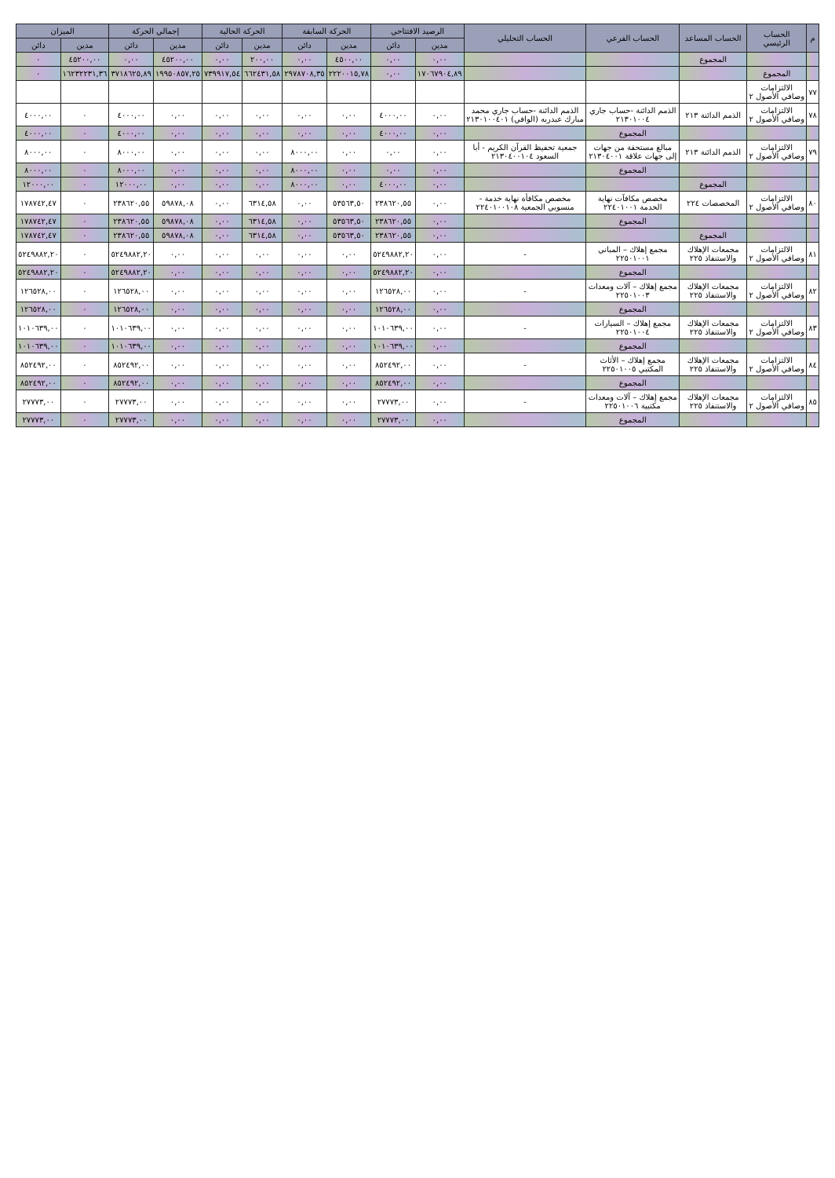| م | الحساب الرئيسي | الحساب المساعد | الحساب الفرعي | الحساب التحليلي | الرصيد الافتتاحي | | الحركة السابقة | | الحركة الحالية | | إجمالي الحركة | | الميزان | |
| --- | --- | --- | --- | --- | --- | --- | --- | --- | --- | --- | --- | --- | --- | --- |
| | | | | | مدين | دائن | مدين | دائن | مدين | دائن | مدين | دائن | مدين | دائن |
| | | المجموع | | | ٠,٠٠ | ٠,٠٠ | ٤٥٠٠,٠٠ | ٠,٠٠ | ٢٠٠,٠٠ | ٠,٠٠ | ٤٥٢٠٠,٠٠ | ٠,٠٠ | ٤٥٢٠٠,٠٠ | ٠ |
| | المجموع | | | | ١٧٠٦٧٩٠٤,٨٩ | ٠,٠٠ | ٢٢٢٠٠١٥,٧٨ | ٢٩٧٨٧٠٨,٣٥ | ٦٦٢٤٣١,٥٨ | ٧٣٩٩١٧,٥٤ | ١٩٩٥٠٨٥٧,٢٥ | ٣٧١٨٦٢٥,٨٩ | ١٦٢٣٢٢٣١,٣٦ | ٠ |
| ٧٧ | الالتزامات وصافي الأصول ٢ | | | | | | | | | | | | | |
| ٧٨ | الالتزامات وصافي الأصول ٢ | الذمم الدائنة ٢١٣ | الذمم الدائنة -حساب جاري ٢١٣٠١٠٠٤ | الذمم الدائنة -حساب جاري محمد مبارك عبدربه (الوافي) ٢١٣٠١٠٠٤٠١ | ٠,٠٠ | ٤٠٠٠,٠٠ | ٠,٠٠ | ٠,٠٠ | ٠,٠٠ | ٠,٠٠ | ٠,٠٠ | ٤٠٠٠,٠٠ | ٠ | ٤٠٠٠,٠٠ |
| | | | المجموع | | ٠,٠٠ | ٤٠٠٠,٠٠ | ٠,٠٠ | ٠,٠٠ | ٠,٠٠ | ٠,٠٠ | ٠,٠٠ | ٤٠٠٠,٠٠ | ٠ | ٤٠٠٠,٠٠ |
| ٧٩ | الالتزامات وصافي الأصول ٢ | الذمم الدائنة ٢١٣ | مبالغ مستحقة من جهات إلى جهات علاقة ٢١٣٠٤٠٠١ | جمعية تحفيظ القرآن الكريم - أبا السعود ٢١٣٠٤٠٠١٠٤ | ٠,٠٠ | ٠,٠٠ | ٠,٠٠ | ٨٠٠٠,٠٠ | ٠,٠٠ | ٠,٠٠ | ٠,٠٠ | ٨٠٠٠,٠٠ | ٠ | ٨٠٠٠,٠٠ |
| | | | المجموع | | ٠,٠٠ | ٠,٠٠ | ٠,٠٠ | ٨٠٠٠,٠٠ | ٠,٠٠ | ٠,٠٠ | ٠,٠٠ | ٨٠٠٠,٠٠ | ٠ | ٨٠٠٠,٠٠ |
| | | المجموع | | | ٠,٠٠ | ٤٠٠٠,٠٠ | ٠,٠٠ | ٨٠٠٠,٠٠ | ٠,٠٠ | ٠,٠٠ | ٠,٠٠ | ١٢٠٠٠,٠٠ | ٠ | ١٢٠٠٠,٠٠ |
| ٨٠ | الالتزامات وصافي الأصول ٢ | المخصصات ٢٢٤ | مخصص مكافآت نهاية الخدمة ٢٢٤٠١٠٠١ | مخصص مكافأة نهاية خدمة - منسوبي الجمعية ٢٢٤٠١٠٠١٠٨ | ٠,٠٠ | ٢٣٨٦٢٠,٥٥ | ٥٣٥٦٣,٥٠ | ٠,٠٠ | ٦٣١٤,٥٨ | ٠,٠٠ | ٥٩٨٧٨,٠٨ | ٢٣٨٦٢٠,٥٥ | ٠ | ١٧٨٧٤٢,٤٧ |
| | | | المجموع | | ٠,٠٠ | ٢٣٨٦٢٠,٥٥ | ٥٣٥٦٣,٥٠ | ٠,٠٠ | ٦٣١٤,٥٨ | ٠,٠٠ | ٥٩٨٧٨,٠٨ | ٢٣٨٦٢٠,٥٥ | ٠ | ١٧٨٧٤٢,٤٧ |
| | | المجموع | | | ٠,٠٠ | ٢٣٨٦٢٠,٥٥ | ٥٣٥٦٣,٥٠ | ٠,٠٠ | ٦٣١٤,٥٨ | ٠,٠٠ | ٥٩٨٧٨,٠٨ | ٢٣٨٦٢٠,٥٥ | ٠ | ١٧٨٧٤٢,٤٧ |
| ٨١ | الالتزامات وصافي الأصول ٢ | مجمعات الإهلاك والاستنفاذ ٢٢٥ | مجمع إهلاك – المباني ٢٢٥٠١٠٠١ | - | ٠,٠٠ | ٥٢٤٩٨٨٢,٢٠ | ٠,٠٠ | ٠,٠٠ | ٠,٠٠ | ٠,٠٠ | ٠,٠٠ | ٥٢٤٩٨٨٢,٢٠ | ٠ | ٥٢٤٩٨٨٢,٢٠ |
| | | | المجموع | | ٠,٠٠ | ٥٢٤٩٨٨٢,٢٠ | ٠,٠٠ | ٠,٠٠ | ٠,٠٠ | ٠,٠٠ | ٠,٠٠ | ٥٢٤٩٨٨٢,٢٠ | ٠ | ٥٢٤٩٨٨٢,٢٠ |
| ٨٢ | الالتزامات وصافي الأصول ٢ | مجمعات الإهلاك والاستنفاذ ٢٢٥ | مجمع إهلاك – آلات ومعدات ٢٢٥٠١٠٠٣ | - | ٠,٠٠ | ١٢٦٥٢٨,٠٠ | ٠,٠٠ | ٠,٠٠ | ٠,٠٠ | ٠,٠٠ | ٠,٠٠ | ١٢٦٥٢٨,٠٠ | ٠ | ١٢٦٥٢٨,٠٠ |
| | | | المجموع | | ٠,٠٠ | ١٢٦٥٢٨,٠٠ | ٠,٠٠ | ٠,٠٠ | ٠,٠٠ | ٠,٠٠ | ٠,٠٠ | ١٢٦٥٢٨,٠٠ | ٠ | ١٢٦٥٢٨,٠٠ |
| ٨٣ | الالتزامات وصافي الأصول ٢ | مجمعات الإهلاك والاستنفاذ ٢٢٥ | مجمع إهلاك – السيارات ٢٢٥٠١٠٠٤ | - | ٠,٠٠ | ١٠١٠٦٣٩,٠٠ | ٠,٠٠ | ٠,٠٠ | ٠,٠٠ | ٠,٠٠ | ٠,٠٠ | ١٠١٠٦٣٩,٠٠ | ٠ | ١٠١٠٦٣٩,٠٠ |
| | | | المجموع | | ٠,٠٠ | ١٠١٠٦٣٩,٠٠ | ٠,٠٠ | ٠,٠٠ | ٠,٠٠ | ٠,٠٠ | ٠,٠٠ | ١٠١٠٦٣٩,٠٠ | ٠ | ١٠١٠٦٣٩,٠٠ |
| ٨٤ | الالتزامات وصافي الأصول ٢ | مجمعات الإهلاك والاستنفاذ ٢٢٥ | مجمع إهلاك – الأثاث المكتبي ٢٢٥٠١٠٠٥ | - | ٠,٠٠ | ٨٥٢٤٩٢,٠٠ | ٠,٠٠ | ٠,٠٠ | ٠,٠٠ | ٠,٠٠ | ٠,٠٠ | ٨٥٢٤٩٢,٠٠ | ٠ | ٨٥٢٤٩٢,٠٠ |
| | | | المجموع | | ٠,٠٠ | ٨٥٢٤٩٢,٠٠ | ٠,٠٠ | ٠,٠٠ | ٠,٠٠ | ٠,٠٠ | ٠,٠٠ | ٨٥٢٤٩٢,٠٠ | ٠ | ٨٥٢٤٩٢,٠٠ |
| ٨٥ | الالتزامات وصافي الأصول ٢ | مجمعات الإهلاك والاستنفاذ ٢٢٥ | مجمع إهلاك – آلات ومعدات مكتبية ٢٢٥٠١٠٠٦ | - | ٠,٠٠ | ٢٧٧٧٣,٠٠ | ٠,٠٠ | ٠,٠٠ | ٠,٠٠ | ٠,٠٠ | ٠,٠٠ | ٢٧٧٧٣,٠٠ | ٠ | ٢٧٧٧٣,٠٠ |
| | | | المجموع | | ٠,٠٠ | ٢٧٧٧٣,٠٠ | ٠,٠٠ | ٠,٠٠ | ٠,٠٠ | ٠,٠٠ | ٠,٠٠ | ٢٧٧٧٣,٠٠ | ٠ | ٢٧٧٧٣,٠٠ |